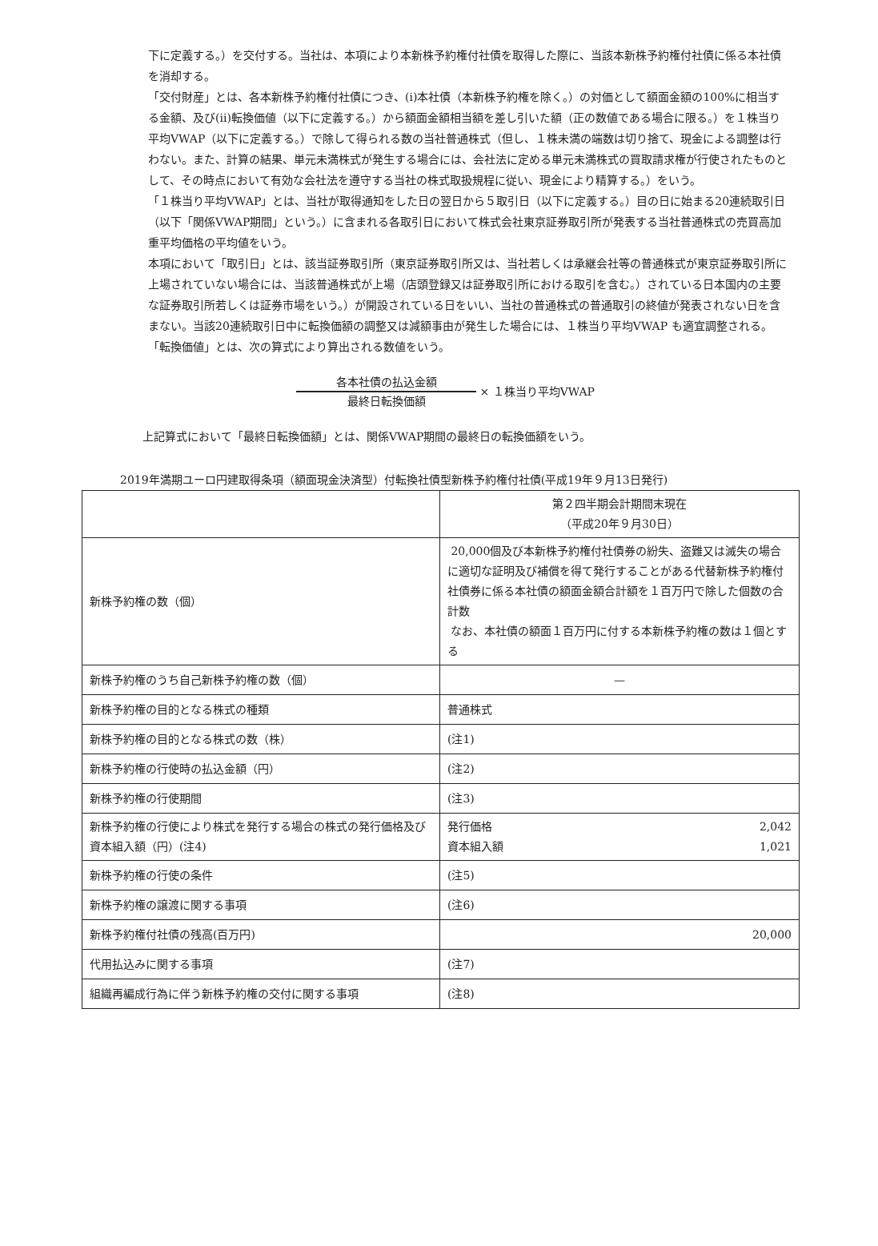下に定義する。）を交付する。当社は、本項により本新株予約権付社債を取得した際に、当該本新株予約権付社債に係る本社債を消却する。
「交付財産」とは、各本新株予約権付社債につき、(i)本社債（本新株予約権を除く。）の対価として額面金額の100%に相当する金額、及び(ii)転換価値（以下に定義する。）から額面金額相当額を差し引いた額（正の数値である場合に限る。）を１株当り平均VWAP（以下に定義する。）で除して得られる数の当社普通株式（但し、１株未満の端数は切り捨て、現金による調整は行わない。また、計算の結果、単元未満株式が発生する場合には、会社法に定める単元未満株式の買取請求権が行使されたものとして、その時点において有効な会社法を遵守する当社の株式取扱規程に従い、現金により精算する。）をいう。
「１株当り平均VWAP」とは、当社が取得通知をした日の翌日から５取引日（以下に定義する。）目の日に始まる20連続取引日（以下「関係VWAP期間」という。）に含まれる各取引日において株式会社東京証券取引所が発表する当社普通株式の売買高加重平均価格の平均値をいう。
本項において「取引日」とは、該当証券取引所（東京証券取引所又は、当社若しくは承継会社等の普通株式が東京証券取引所に上場されていない場合には、当該普通株式が上場（店頭登録又は証券取引所における取引を含む。）されている日本国内の主要な証券取引所若しくは証券市場をいう。）が開設されている日をいい、当社の普通株式の普通取引の終値が発表されない日を含まない。当該20連続取引日中に転換価額の調整又は減額事由が発生した場合には、１株当り平均VWAP も適宜調整される。
「転換価値」とは、次の算式により算出される数値をいう。
各本社債の払込金額
最終日転換価額
× １株当り平均VWAP
上記算式において「最終日転換価額」とは、関係VWAP期間の最終日の転換価額をいう。
2019年満期ユーロ円建取得条項（額面現金決済型）付転換社債型新株予約権付社債(平成19年９月13日発行)
| | 第２四半期会計期間末現在 （平成20年９月30日） |
| --- | --- |
| 新株予約権の数（個） | 20,000個及び本新株予約権付社債券の紛失、盗難又は滅失の場合に適切な証明及び補償を得て発行することがある代替新株予約権付社債券に係る本社債の額面金額合計額を１百万円で除した個数の合計数 なお、本社債の額面１百万円に付する本新株予約権の数は１個とする |
| 新株予約権のうち自己新株予約権の数（個） | — |
| 新株予約権の目的となる株式の種類 | 普通株式 |
| 新株予約権の目的となる株式の数（株） | (注1) |
| 新株予約権の行使時の払込金額（円） | (注2) |
| 新株予約権の行使期間 | (注3) |
| 新株予約権の行使により株式を発行する場合の株式の発行価格及び資本組入額（円）(注4) | 発行価格 2,042 資本組入額 1,021 |
| 新株予約権の行使の条件 | (注5) |
| 新株予約権の譲渡に関する事項 | (注6) |
| 新株予約権付社債の残高(百万円) | 20,000 |
| 代用払込みに関する事項 | (注7) |
| 組織再編成行為に伴う新株予約権の交付に関する事項 | (注8) |